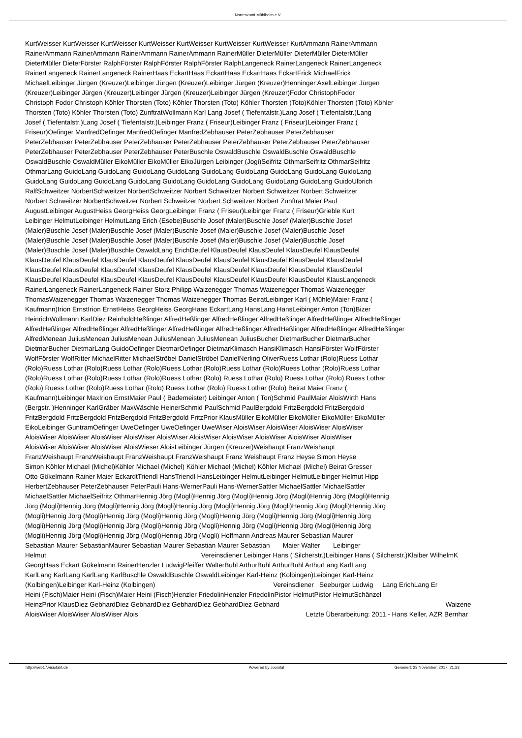Narrenzunft Mühlheim e.V.
KurtWeisser KurtWeisser KurtWeisser KurtWeisser KurtWeisser KurtWeisser KurtWeisser KurtAmmann RainerAmmann
RainerAmmann RainerAmmann RainerAmmann RainerAmmann RainerMüller DieterMüller DieterMüller DieterMüller
DieterMüller DieterFörster RalphFörster RalphFörster RalphFörster RalphLangeneck RainerLangeneck RainerLangeneck
RainerLangeneck RainerLangeneck RainerHaas EckartHaas EckartHaas EckartHaas EckartFrick MichaelFrick
MichaelLeibinger Jürgen (Kreuzer)Leibinger Jürgen (Kreuzer)Leibinger Jürgen (Kreuzer)Henninger AxelLeibinger Jürgen
(Kreuzer)Leibinger Jürgen (Kreuzer)Leibinger Jürgen (Kreuzer)Leibinger Jürgen (Kreuzer)Fodor ChristophFodor
Christoph Fodor Christoph Köhler Thorsten (Toto) Köhler Thorsten (Toto) Köhler Thorsten (Toto)Köhler Thorsten (Toto) Köhler
Thorsten (Toto) Köhler Thorsten (Toto) ZunftratWollmann Karl Lang Josef ( Tiefentalstr.)Lang Josef ( Tiefentalstr.)Lang
Josef ( Tiefentalstr.)Lang Josef ( Tiefentalstr.)Leibinger Franz ( Friseur)Leibinger Franz ( Friseur)Leibinger Franz (
Friseur)Oefinger ManfredOefinger ManfredOefinger ManfredZebhauser PeterZebhauser PeterZebhauser
PeterZebhauser PeterZebhauser PeterZebhauser PeterZebhauser PeterZebhauser PeterZebhauser PeterZebhauser
PeterZebhauser PeterZebhauser PeterZebhauser PeterBuschle OswaldBuschle OswaldBuschle OswaldBuschle
OswaldBuschle OswaldMüller EikoMüller EikoMüller EikoJürgen Leibinger (Jogi)Seifritz OthmarSeifritz OthmarSeifritz
OthmarLang GuidoLang GuidoLang GuidoLang GuidoLang GuidoLang GuidoLang GuidoLang GuidoLang GuidoLang
GuidoLang GuidoLang GuidoLang GuidoLang GuidoLang GuidoLang GuidoLang GuidoLang GuidoLang GuidoUlbrich
RalfSchweitzer NorbertSchweitzer NorbertSchweitzer Norbert Schweitzer Norbert Schweitzer Norbert Schweitzer
Norbert Schweitzer NorbertSchweitzer Norbert Schweitzer Norbert Schweitzer Norbert Zunftrat Maier Paul
AugustLeibinger AugustHeiss GeorgHeiss GeorgLeibinger Franz ( Friseur)Leibinger Franz ( Friseur)Grieble Kurt
Leibinger HelmutLeibinger HelmutLang Erich (Esebe)Buschle Josef (Maler)Buschle Josef (Maler)Buschle Josef
(Maler)Buschle Josef (Maler)Buschle Josef (Maler)Buschle Josef (Maler)Buschle Josef (Maler)Buschle Josef
(Maler)Buschle Josef (Maler)Buschle Josef (Maler)Buschle Josef (Maler)Buschle Josef (Maler)Buschle Josef
(Maler)Buschle Josef (Maler)Buschle OswaldLang ErichDeufel KlausDeufel KlausDeufel KlausDeufel KlausDeufel
KlausDeufel KlausDeufel KlausDeufel KlausDeufel KlausDeufel KlausDeufel KlausDeufel KlausDeufel KlausDeufel
KlausDeufel KlausDeufel KlausDeufel KlausDeufel KlausDeufel KlausDeufel KlausDeufel KlausDeufel KlausDeufel
KlausDeufel KlausDeufel KlausDeufel KlausDeufel KlausDeufel KlausDeufel KlausDeufel KlausDeufel KlausLangeneck
RainerLangeneck RainerLangeneck Rainer Storz Philipp Waizenegger Thomas Waizenegger Thomas Waizenegger
ThomasWaizenegger Thomas Waizenegger Thomas Waizenegger Thomas BeiratLeibinger Karl ( Mühle)Maier Franz (
Kaufmann)Irion ErnstIrion ErnstHeiss GeorgHeiss GeorgHaas EckartLang HansLang HansLeibinger Anton (Ton)Bizer
HeinrichWollmann KarlDiez ReinholdHeßlinger AlfredHeßlinger AlfredHeßlinger AlfredHeßlinger AlfredHeßlinger AlfredHeßlinger
AlfredHeßlinger AlfredHeßlinger AlfredHeßlinger AlfredHeßlinger AlfredHeßlinger AlfredHeßlinger AlfredHeßlinger AlfredHeßlinger
AlfredMenean JuliusMenean JuliusMenean JuliusMenean JuliusMenean JuliusBucher DietmarBucher DietmarBucher
DietmarBucher DietmarLang GuidoOefinger DietmarOefinger DietmarKlimasch HansiKlimasch HansiFörster WolfFörster
WolfFörster WolfRitter MichaelRitter MichaelStröbel DanielStröbel DanielNerling OliverRuess Lothar (Rolo)Ruess Lothar
(Rolo)Ruess Lothar (Rolo)Ruess Lothar (Rolo)Ruess Lothar (Rolo)Ruess Lothar (Rolo)Ruess Lothar (Rolo)Ruess Lothar
(Rolo)Ruess Lothar (Rolo)Ruess Lothar (Rolo)Ruess Lothar (Rolo) Ruess Lothar (Rolo) Ruess Lothar (Rolo) Ruess Lothar
(Rolo) Ruess Lothar (Rolo)Ruess Lothar (Rolo) Ruess Lothar (Rolo) Ruess Lothar (Rolo) Beirat Maier Franz (
Kaufmann)Leibinger MaxIrion ErnstMaier Paul ( Bademeister) Leibinger Anton ( Ton)Schmid PaulMaier AloisWirth Hans
(Bergstr. )Henninger KarlGräber MaxWäschle HeinerSchmid PaulSchmid PaulBergdold FritzBergdold FritzBergdold
FritzBergdold FritzBergdold FritzBergdold FritzBergdold FritzPrior KlausMüller EikoMüller EikoMüller EikoMüller EikoMüller
EikoLeibinger GuntramOefinger UweOefinger UweOefinger UweWiser AloisWiser AloisWiser AloisWiser AloisWiser
AloisWiser AloisWiser AloisWiser AloisWiser AloisWiser AloisWiser AloisWiser AloisWiser AloisWiser AloisWiser
AloisWiser AloisWiser AloisWiser AloisWieser AloisLeibinger Jürgen (Kreuzer)Weishaupt FranzWeishaupt
FranzWeishaupt FranzWeishaupt FranzWeishaupt FranzWeishaupt Franz Weishaupt Franz Heyse Simon Heyse
Simon Köhler Michael (Michel)Köhler Michael (Michel) Köhler Michael (Michel) Köhler Michael (Michel) Beirat Gresser
Otto Gökelmann Rainer Maier EckardtTriendl HansTriendl HansLeibinger HelmutLeibinger HelmutLeibinger Helmut Hipp
HerbertZebhauser PeterZebhauser PeterPauli Hans-WernerPauli Hans-WernerSattler MichaelSattler MichaelSattler
MichaelSattler MichaelSeifritz OthmarHennig Jörg (Mogli)Hennig Jörg (Mogli)Hennig Jörg (Mogli)Hennig Jörg (Mogli)Hennig
Jörg (Mogli)Hennig Jörg (Mogli)Hennig Jörg (Mogli)Hennig Jörg (Mogli)Hennig Jörg (Mogli)Hennig Jörg (Mogli)Hennig Jörg
(Mogli)Hennig Jörg (Mogli)Hennig Jörg (Mogli)Hennig Jörg (Mogli)Hennig Jörg (Mogli)Hennig Jörg (Mogli)Hennig Jörg
(Mogli)Hennig Jörg (Mogli)Hennig Jörg (Mogli)Hennig Jörg (Mogli)Hennig Jörg (Mogli)Hennig Jörg (Mogli)Hennig Jörg
(Mogli)Hennig Jörg (Mogli)Hennig Jörg (Mogli)Hennig Jörg (Mogli) Hoffmann Andreas Maurer Sebastian Maurer
Sebastian Maurer SebastianMaurer Sebastian Maurer Sebastian Maurer Sebastian Maier Walter Leibinger
Helmut Vereinsdiener Leibinger Hans ( Silcherstr.)Leibinger Hans ( Silcherstr.)Klaiber WilhelmK
GeorgHaas Eckart Gökelmann RainerHenzler LudwigPfeiffer WalterBuhl ArthurBuhl ArthurBuhl ArthurLang KarlLang
KarlLang KarlLang KarlLang KarlBuschle OswaldBuschle OswaldLeibinger Karl-Heinz (Kolbingen)Leibinger Karl-Heinz
(Kolbingen)Leibinger Karl-Heinz (Kolbingen) Vereinsdiener Seeburger Ludwig Lang ErichLang Er
Heini (Fisch)Maier Heini (Fisch)Maier Heini (Fisch)Henzler FriedolinHenzler FriedolinPistor HelmutPistor HelmutSchänzel
HeinzPrior KlausDiez GebhardDiez GebhardDiez GebhardDiez GebhardDiez Gebhard Waizene
AloisWiser AloisWiser AloisWiser Alois Letzte Überarbeitung: 2011 - Hans Keller, AZR Bernhar
http://web17.visiofakt.de Powered by Joomla! Generiert: 23 November, 2017, 21:23